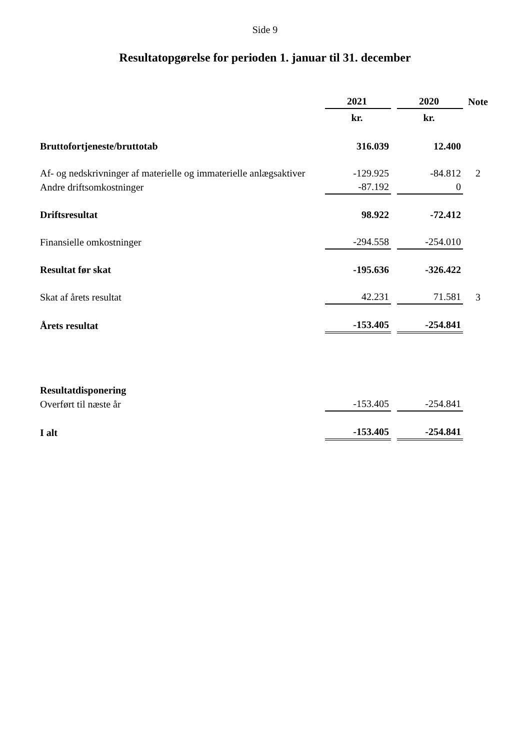Side 9
Resultatopgørelse for perioden 1. januar til 31. december
| | 2021 | | 2020 | Note |
| | kr. | | kr. | |
| Bruttofortjeneste/bruttotab | 316.039 | | 12.400 | |
| Af- og nedskrivninger af materielle og immaterielle anlægsaktiver | -129.925 | | -84.812 | 2 |
| Andre driftsomkostninger | -87.192 | | 0 | |
| Driftsresultat | 98.922 | | -72.412 | |
| Finansielle omkostninger | -294.558 | | -254.010 | |
| Resultat før skat | -195.636 | | -326.422 | |
| Skat af årets resultat | 42.231 | | 71.581 | 3 |
| Årets resultat | -153.405 | | -254.841 | |
| Resultatdisponering | | | | |
| Overført til næste år | -153.405 | | -254.841 | |
| I alt | -153.405 | | -254.841 | |